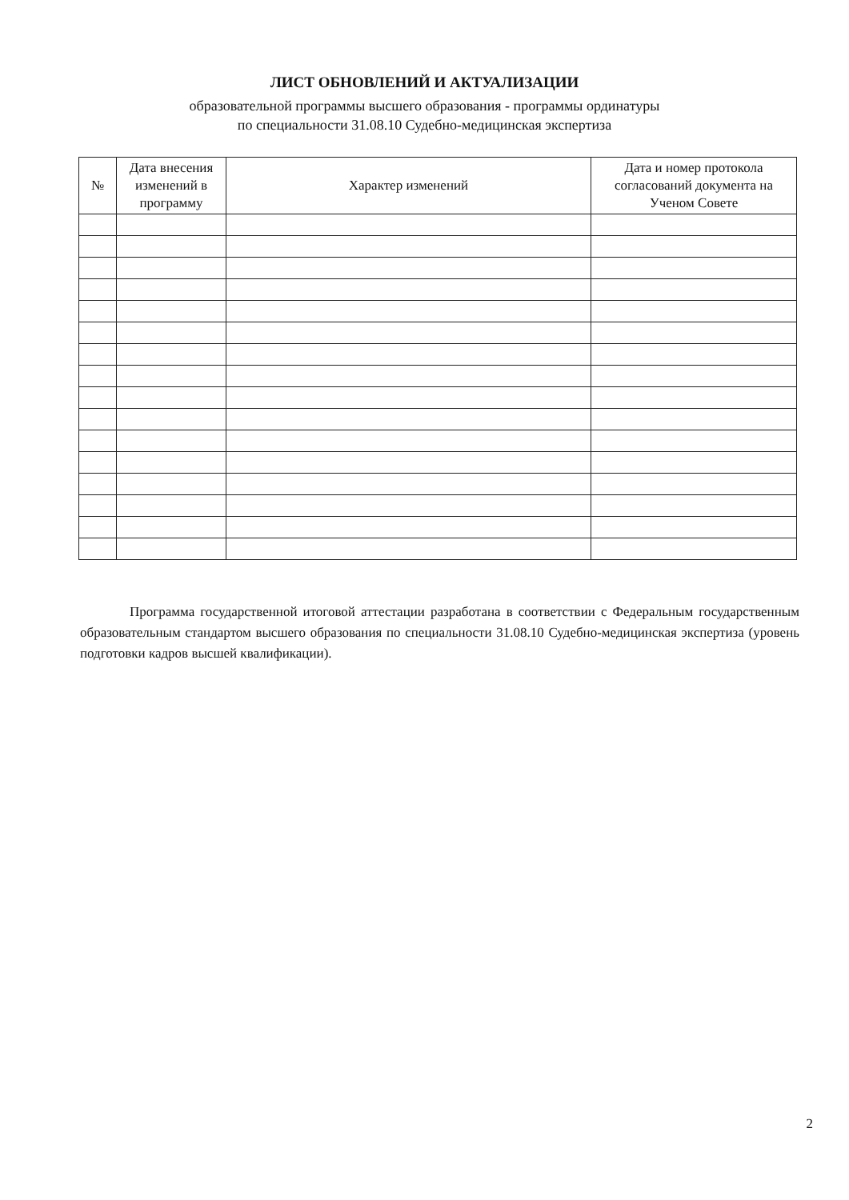ЛИСТ ОБНОВЛЕНИЙ И АКТУАЛИЗАЦИИ
образовательной программы высшего образования - программы ординатуры
по специальности 31.08.10 Судебно-медицинская экспертиза
| № | Дата внесения изменений в программу | Характер изменений | Дата и номер протокола согласований документа на Ученом Совете |
| --- | --- | --- | --- |
Программа государственной итоговой аттестации разработана в соответствии с Федеральным государственным образовательным стандартом высшего образования по специальности 31.08.10 Судебно-медицинская экспертиза (уровень подготовки кадров высшей квалификации).
2